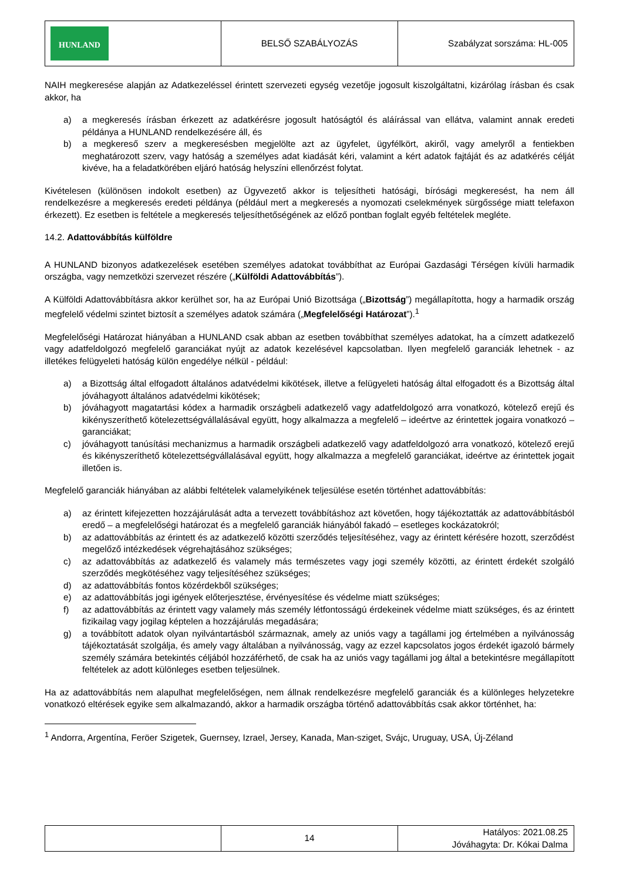| HUNLAND | BELSŐ SZABÁLYOZÁS | Szabályzat sorszáma: HL-005 |
NAIH megkeresése alapján az Adatkezeléssel érintett szervezeti egység vezetője jogosult kiszolgáltatni, kizárólag írásban és csak akkor, ha
a) a megkeresés írásban érkezett az adatkérésre jogosult hatóságtól és aláírással van ellátva, valamint annak eredeti példánya a HUNLAND rendelkezésére áll, és
b) a megkereső szerv a megkeresésben megjelölte azt az ügyfelet, ügyfélkört, akiről, vagy amelyről a fentiekben meghatározott szerv, vagy hatóság a személyes adat kiadását kéri, valamint a kért adatok fajtáját és az adatkérés célját kivéve, ha a feladatkörében eljáró hatóság helyszíni ellenőrzést folytat.
Kivételesen (különösen indokolt esetben) az Ügyvezető akkor is teljesítheti hatósági, bírósági megkeresést, ha nem áll rendelkezésre a megkeresés eredeti példánya (például mert a megkeresés a nyomozati cselekmények sürgőssége miatt telefaxon érkezett). Ez esetben is feltétele a megkeresés teljesíthetőségének az előző pontban foglalt egyéb feltételek megléte.
14.2. Adattovábbítás külföldre
A HUNLAND bizonyos adatkezelések esetében személyes adatokat továbbíthat az Európai Gazdasági Térségen kívüli harmadik országba, vagy nemzetközi szervezet részére („Külföldi Adattovábbítás”).
A Külföldi Adattovábbításra akkor kerülhet sor, ha az Európai Unió Bizottsága („Bizottság”) megállapította, hogy a harmadik ország megfelelő védelmi szintet biztosít a személyes adatok számára („Megfelelőségi Határozat”).<sup>1</sup>
Megfelelőségi Határozat hiányában a HUNLAND csak abban az esetben továbbíthat személyes adatokat, ha a címzett adatkezelő vagy adatfeldolgozó megfelelő garanciákat nyújt az adatok kezelésével kapcsolatban. Ilyen megfelelő garanciák lehetnek - az illetékes felügyeleti hatóság külön engedélye nélkül - például:
a) a Bizottság által elfogadott általános adatvédelmi kikötések, illetve a felügyeleti hatóság által elfogadott és a Bizottság által jóváhagyott általános adatvédelmi kikötések;
b) jóváhagyott magatartási kódex a harmadik országbeli adatkezelő vagy adatfeldolgozó arra vonatkozó, kötelező erejű és kikényszeríthető kötelezettségvállalásával együtt, hogy alkalmazza a megfelelő – ideértve az érintettek jogaira vonatkozó – garanciákat;
c) jóváhagyott tanúsítási mechanizmus a harmadik országbeli adatkezelő vagy adatfeldolgozó arra vonatkozó, kötelező erejű és kikényszeríthető kötelezettségvállalásával együtt, hogy alkalmazza a megfelelő garanciákat, ideértve az érintettek jogait illetően is.
Megfelelő garanciák hiányában az alábbi feltételek valamelyikének teljesülése esetén történhet adattovábbítás:
a) az érintett kifejezetten hozzájárulását adta a tervezett továbbításhoz azt követően, hogy tájékoztatták az adattovábbításból eredő – a megfelelőségi határozat és a megfelelő garanciák hiányából fakadó – esetleges kockázatokról;
b) az adattovábbítás az érintett és az adatkezelő közötti szerződés teljesítéséhez, vagy az érintett kérésére hozott, szerződést megelőző intézkedések végrehajtásához szükséges;
c) az adattovábbítás az adatkezelő és valamely más természetes vagy jogi személy közötti, az érintett érdekét szolgáló szerződés megkötéséhez vagy teljesítéséhez szükséges;
d) az adattovábbítás fontos közérdekből szükséges;
e) az adattovábbítás jogi igények előterjesztése, érvényesítése és védelme miatt szükséges;
f) az adattovábbítás az érintett vagy valamely más személy létfontosságú érdekeinek védelme miatt szükséges, és az érintett fizikailag vagy jogilag képtelen a hozzájárulás megadására;
g) a továbbított adatok olyan nyilvántartásból származnak, amely az uniós vagy a tagállami jog értelmében a nyilvánosság tájékoztatását szolgálja, és amely vagy általában a nyilvánosság, vagy az ezzel kapcsolatos jogos érdekét igazoló bármely személy számára betekintés céljából hozzáférhető, de csak ha az uniós vagy tagállami jog által a betekintésre megállapított feltételek az adott különleges esetben teljesülnek.
Ha az adattovábbítás nem alapulhat megfelelőségen, nem állnak rendelkezésre megfelelő garanciák és a különleges helyzetekre vonatkozó eltérések egyike sem alkalmazandó, akkor a harmadik országba történő adattovábbítás csak akkor történhet, ha:
<sup>1</sup> Andorra, Argentína, Feröer Szigetek, Guernsey, Izrael, Jersey, Kanada, Man-sziget, Svájc, Uruguay, USA, Új-Zéland
| | 14 | Hatályos: 2021.08.25 Jóváhagyta: Dr. Kókai Dalma |